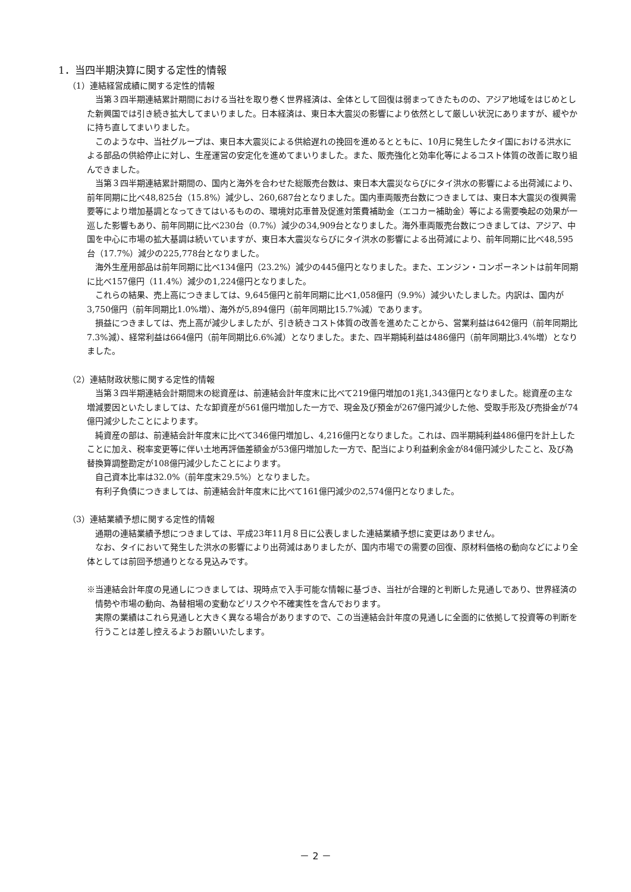1．当四半期決算に関する定性的情報
（1）連結経営成績に関する定性的情報
当第３四半期連結累計期間における当社を取り巻く世界経済は、全体として回復は弱まってきたものの、アジア地域をはじめとした新興国では引き続き拡大してまいりました。日本経済は、東日本大震災の影響により依然として厳しい状況にありますが、緩やかに持ち直してまいりました。
このような中、当社グループは、東日本大震災による供給遅れの挽回を進めるとともに、10月に発生したタイ国における洪水による部品の供給停止に対し、生産運営の安定化を進めてまいりました。また、販売強化と効率化等によるコスト体質の改善に取り組んできました。
当第３四半期連結累計期間の、国内と海外を合わせた総販売台数は、東日本大震災ならびにタイ洪水の影響による出荷減により、前年同期に比べ48,825台（15.8%）減少し、260,687台となりました。国内車両販売台数につきましては、東日本大震災の復興需要等により増加基調となってきてはいるものの、環境対応車普及促進対策費補助金（エコカー補助金）等による需要喚起の効果が一巡した影響もあり、前年同期に比べ230台（0.7%）減少の34,909台となりました。海外車両販売台数につきましては、アジア、中国を中心に市場の拡大基調は続いていますが、東日本大震災ならびにタイ洪水の影響による出荷減により、前年同期に比べ48,595台（17.7%）減少の225,778台となりました。
海外生産用部品は前年同期に比べ134億円（23.2%）減少の445億円となりました。また、エンジン・コンポーネントは前年同期に比べ157億円（11.4%）減少の1,224億円となりました。
これらの結果、売上高につきましては、9,645億円と前年同期に比べ1,058億円（9.9%）減少いたしました。内訳は、国内が3,750億円（前年同期比1.0%増）、海外が5,894億円（前年同期比15.7%減）であります。
損益につきましては、売上高が減少しましたが、引き続きコスト体質の改善を進めたことから、営業利益は642億円（前年同期比7.3%減）、経常利益は664億円（前年同期比6.6%減）となりました。また、四半期純利益は486億円（前年同期比3.4%増）となりました。
（2）連結財政状態に関する定性的情報
当第３四半期連結会計期間末の総資産は、前連結会計年度末に比べて219億円増加の1兆1,343億円となりました。総資産の主な増減要因といたしましては、たな卸資産が561億円増加した一方で、現金及び預金が267億円減少した他、受取手形及び売掛金が74億円減少したことによります。
純資産の部は、前連結会計年度末に比べて346億円増加し、4,216億円となりました。これは、四半期純利益486億円を計上したことに加え、税率変更等に伴い土地再評価差額金が53億円増加した一方で、配当により利益剰余金が84億円減少したこと、及び為替換算調整勘定が108億円減少したことによります。
自己資本比率は32.0%（前年度末29.5%）となりました。
有利子負債につきましては、前連結会計年度末に比べて161億円減少の2,574億円となりました。
（3）連結業績予想に関する定性的情報
通期の連結業績予想につきましては、平成23年11月８日に公表しました連結業績予想に変更はありません。
なお、タイにおいて発生した洪水の影響により出荷減はありましたが、国内市場での需要の回復、原材料価格の動向などにより全体としては前回予想通りとなる見込みです。
※当連結会計年度の見通しにつきましては、現時点で入手可能な情報に基づき、当社が合理的と判断した見通しであり、世界経済の情勢や市場の動向、為替相場の変動などリスクや不確実性を含んでおります。
実際の業績はこれら見通しと大きく異なる場合がありますので、この当連結会計年度の見通しに全面的に依拠して投資等の判断を行うことは差し控えるようお願いいたします。
－ 2 －